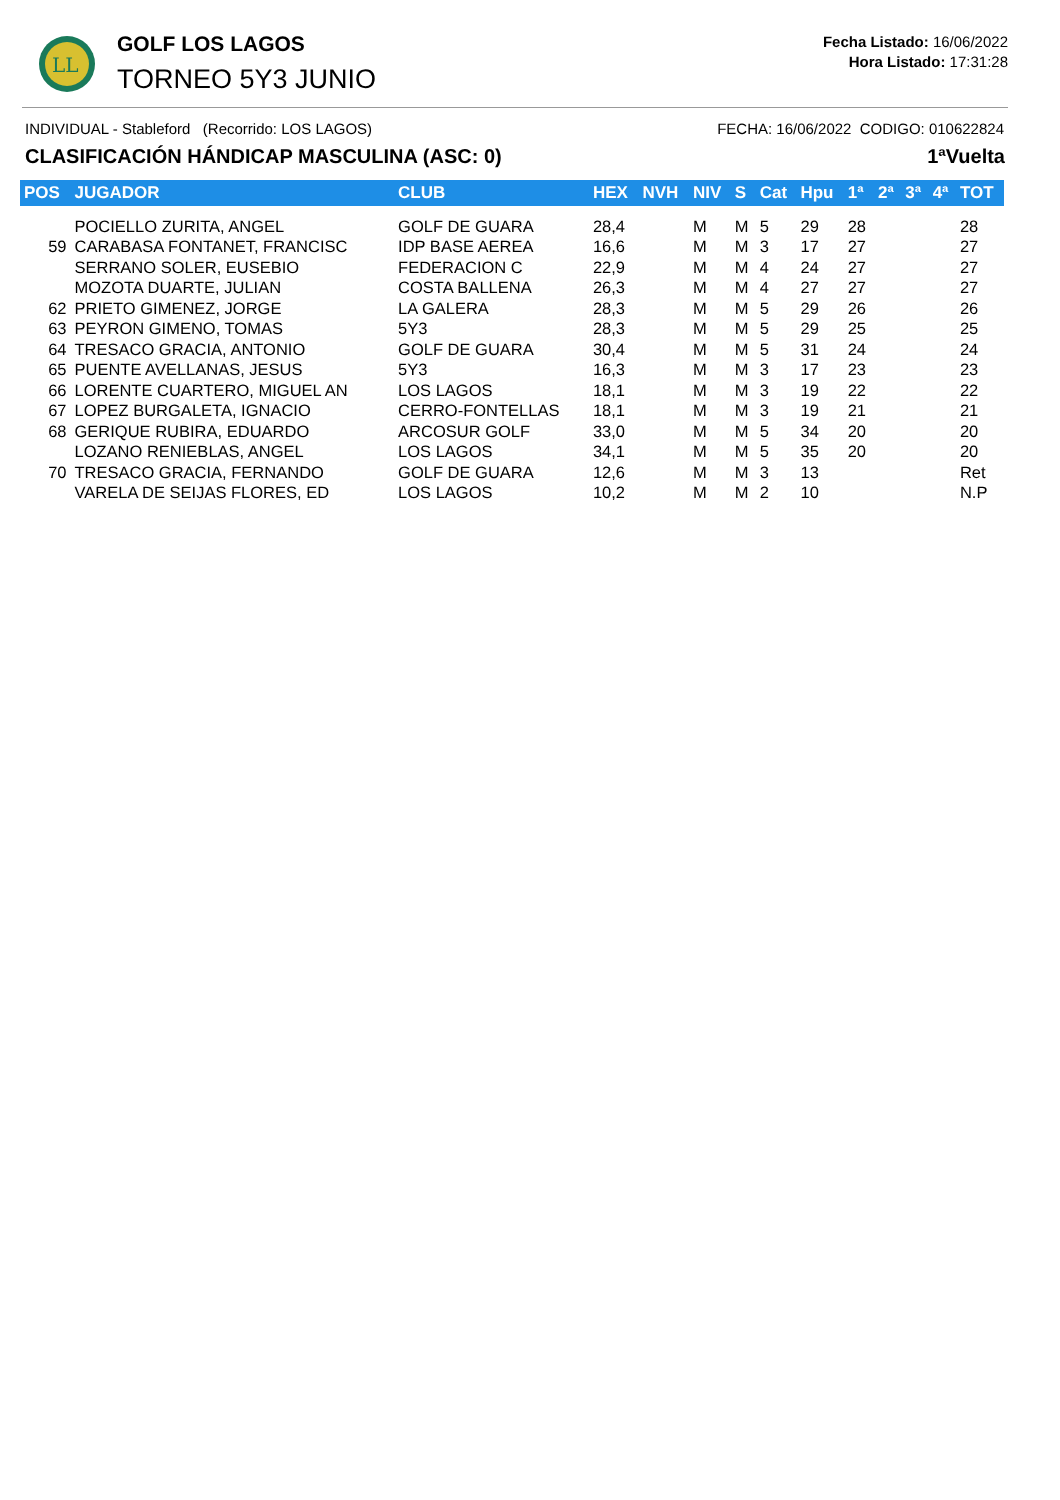LL
GOLF LOS LAGOS
TORNEO 5Y3 JUNIO
Fecha Listado: 16/06/2022
Hora Listado: 17:31:28
INDIVIDUAL - Stableford (Recorrido: LOS LAGOS) FECHA: 16/06/2022 CODIGO: 010622824
CLASIFICACIÓN HÁNDICAP MASCULINA (ASC: 0) 1ªVuelta
| POS | JUGADOR | CLUB | HEX | NVH | NIV | S | Cat | Hpu | 1ª | 2ª | 3ª | 4ª | TOT |
| --- | --- | --- | --- | --- | --- | --- | --- | --- | --- | --- | --- | --- | --- |
| | POCIELLO ZURITA, ANGEL | GOLF DE GUARA | 28,4 | | M | M | 5 | 29 | 28 | | | | 28 |
| 59 | CARABASA FONTANET, FRANCISC | IDP BASE AEREA | 16,6 | | M | M | 3 | 17 | 27 | | | | 27 |
| | SERRANO SOLER, EUSEBIO | FEDERACION C | 22,9 | | M | M | 4 | 24 | 27 | | | | 27 |
| | MOZOTA DUARTE, JULIAN | COSTA BALLENA | 26,3 | | M | M | 4 | 27 | 27 | | | | 27 |
| 62 | PRIETO GIMENEZ, JORGE | LA GALERA | 28,3 | | M | M | 5 | 29 | 26 | | | | 26 |
| 63 | PEYRON GIMENO, TOMAS | 5Y3 | 28,3 | | M | M | 5 | 29 | 25 | | | | 25 |
| 64 | TRESACO GRACIA, ANTONIO | GOLF DE GUARA | 30,4 | | M | M | 5 | 31 | 24 | | | | 24 |
| 65 | PUENTE AVELLANAS, JESUS | 5Y3 | 16,3 | | M | M | 3 | 17 | 23 | | | | 23 |
| 66 | LORENTE CUARTERO, MIGUEL AN | LOS LAGOS | 18,1 | | M | M | 3 | 19 | 22 | | | | 22 |
| 67 | LOPEZ BURGALETA, IGNACIO | CERRO-FONTELLAS | 18,1 | | M | M | 3 | 19 | 21 | | | | 21 |
| 68 | GERIQUE RUBIRA, EDUARDO | ARCOSUR GOLF | 33,0 | | M | M | 5 | 34 | 20 | | | | 20 |
| | LOZANO RENIEBLAS, ANGEL | LOS LAGOS | 34,1 | | M | M | 5 | 35 | 20 | | | | 20 |
| 70 | TRESACO GRACIA, FERNANDO | GOLF DE GUARA | 12,6 | | M | M | 3 | 13 | | | | | Ret |
| | VARELA DE SEIJAS FLORES, ED | LOS LAGOS | 10,2 | | M | M | 2 | 10 | | | | | N.P |